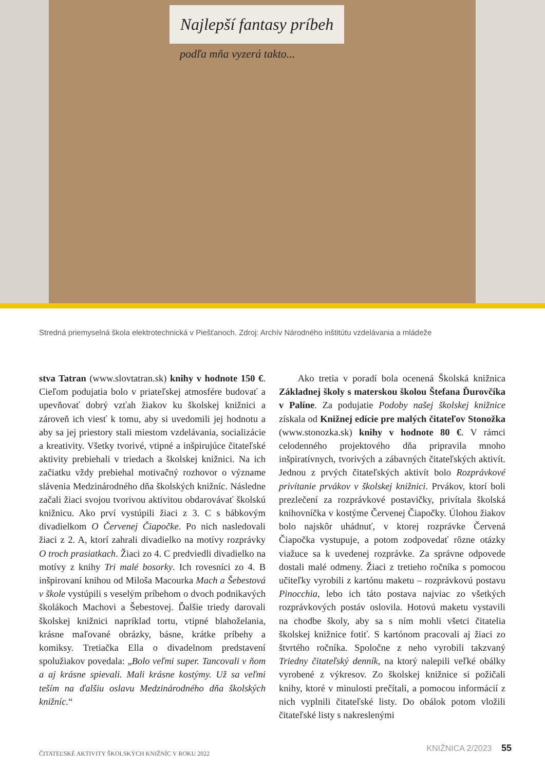Najlepší fantasy príbeh
podľa mňa vyzerá takto...
Stredná priemyselná škola elektrotechnická v Piešťanoch. Zdroj: Archív Národného inštitútu vzdelávania a mládeže
stva Tatran (www.slovtatran.sk) knihy v hodnote 150 €. Cieľom podujatia bolo v priateľskej atmosfére budovať a upevňovať dobrý vzťah žiakov ku školskej knižnici a zároveň ich viesť k tomu, aby si uvedomili jej hodnotu a aby sa jej priestory stali miestom vzdelávania, socializácie a kreativity. Všetky tvorivé, vtipné a inšpirujúce čitateľské aktivity prebiehali v triedach a školskej knižnici. Na ich začiatku vždy prebiehal motivačný rozhovor o význame slávenia Medzinárodného dňa školských knižníc. Následne začali žiaci svojou tvorivou aktivitou obdarovávať školskú knižnicu. Ako prví vystúpili žiaci z 3. C s bábkovým divadielkom O Červenej Čiapočke. Po nich nasledovali žiaci z 2. A, ktorí zahrali divadielko na motívy rozprávky O troch prasiatkach. Žiaci zo 4. C predviedli divadielko na motívy z knihy Tri malé bosorky. Ich rovesníci zo 4. B inšpirovaní knihou od Miloša Macourka Mach a Šebestová v škole vystúpili s veselým príbehom o dvoch podnikavých školákoch Machovi a Šebestovej. Ďalšie triedy darovali školskej knižnici napríklad tortu, vtipné blahoželania, krásne maľované obrázky, básne, krátke príbehy a komiksy. Tretiačka Ella o divadelnom predstavení spolužiakov povedala: „Bolo veľmi super. Tancovali v ňom a aj krásne spievali. Mali krásne kostýmy. Už sa veľmi teším na ďalšiu oslavu Medzinárodného dňa školských knižníc.“
Ako tretia v poradí bola ocenená Školská knižnica Základnej školy s materskou školou Štefana Ďurovčíka v Palíne. Za podujatie Podoby našej školskej knižnice získala od Knižnej edície pre malých čitateľov Stonožka (www.stonozka.sk) knihy v hodnote 80 €. V rámci celodenného projektového dňa pripravila mnoho inšpiratívnych, tvorivých a zábavných čitateľských aktivít. Jednou z prvých čitateľských aktivít bolo Rozprávkové privítanie prvákov v školskej knižnici. Prvákov, ktorí boli prezlečení za rozprávkové postavičky, privítala školská knihovníčka v kostýme Červenej Čiapočky. Úlohou žiakov bolo najskôr uhádnuť, v ktorej rozprávke Červená Čiapočka vystupuje, a potom zodpovedať rôzne otázky viažuce sa k uvedenej rozprávke. Za správne odpovede dostali malé odmeny. Žiaci z tretieho ročníka s pomocou učiteľky vyrobili z kartónu maketu – rozprávkovú postavu Pinocchia, lebo ich táto postava najviac zo všetkých rozprávkových postáv oslovila. Hotovú maketu vystavili na chodbe školy, aby sa s ním mohli všetci čitatelia školskej knižnice fotiť. S kartónom pracovali aj žiaci zo štvrtého ročníka. Spoločne z neho vyrobili takzvaný Triedny čitateľský denník, na ktorý nalepili veľké obálky vyrobené z výkresov. Zo školskej knižnice si požičali knihy, ktoré v minulosti prečítali, a pomocou informácií z nich vyplnili čitateľské listy. Do obálok potom vložili čitateľské listy s nakreslenými
ČITATEĽSKÉ AKTIVITY ŠKOLSKÝCH KNIŽNÍC V ROKU 2022
KNIŽNICA 2/2023 55